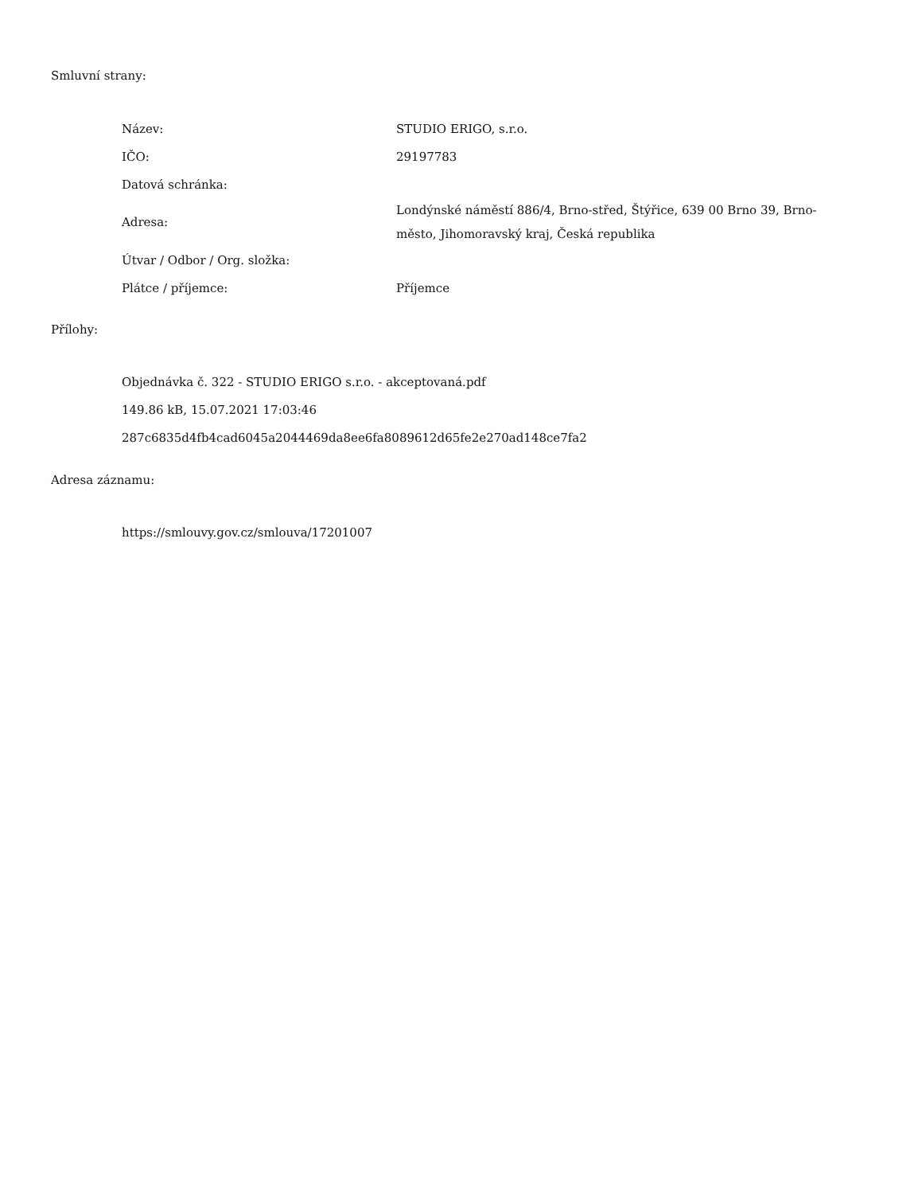Smluvní strany:
| Název: | STUDIO ERIGO, s.r.o. |
| IČO: | 29197783 |
| Datová schránka: | |
| Adresa: | Londýnské náměstí 886/4, Brno-střed, Štýřice, 639 00 Brno 39, Brno-město, Jihomoravský kraj, Česká republika |
| Útvar / Odbor / Org. složka: | |
| Plátce / příjemce: | Příjemce |
Přílohy:
Objednávka č. 322 - STUDIO ERIGO s.r.o. - akceptovaná.pdf
149.86 kB, 15.07.2021 17:03:46
287c6835d4fb4cad6045a2044469da8ee6fa8089612d65fe2e270ad148ce7fa2
Adresa záznamu:
https://smlouvy.gov.cz/smlouva/17201007